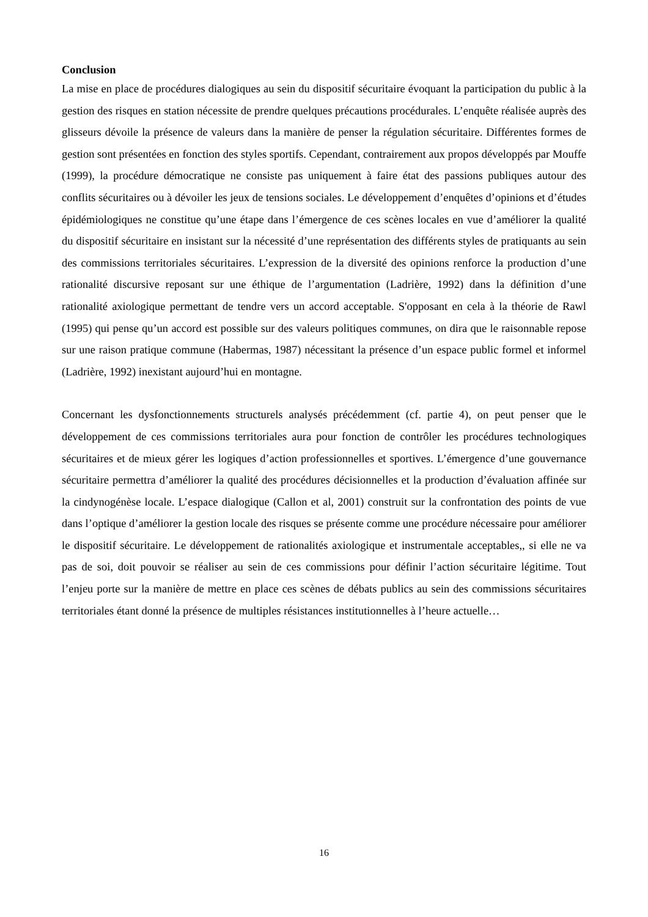Conclusion
La mise en place de procédures dialogiques au sein du dispositif sécuritaire évoquant la participation du public à la gestion des risques en station nécessite de prendre quelques précautions procédurales. L’enquête réalisée auprès des glisseurs dévoile la présence de valeurs dans la manière de penser la régulation sécuritaire. Différentes formes de gestion sont présentées en fonction des styles sportifs. Cependant, contrairement aux propos développés par Mouffe (1999), la procédure démocratique ne consiste pas uniquement à faire état des passions publiques autour des conflits sécuritaires ou à dévoiler les jeux de tensions sociales. Le développement d’enquêtes d’opinions et d’études épidémiologiques ne constitue qu’une étape dans l’émergence de ces scènes locales en vue d’améliorer la qualité du dispositif sécuritaire en insistant sur la nécessité d’une représentation des différents styles de pratiquants au sein des commissions territoriales sécuritaires. L’expression de la diversité des opinions renforce la production d’une rationalité discursive reposant sur une éthique de l’argumentation (Ladrière, 1992) dans la définition d’une rationalité axiologique permettant de tendre vers un accord acceptable. S'opposant en cela à la théorie de Rawl (1995) qui pense qu’un accord est possible sur des valeurs politiques communes, on dira que le raisonnable repose sur une raison pratique commune (Habermas, 1987) nécessitant la présence d’un espace public formel et informel (Ladrière, 1992) inexistant aujourd’hui en montagne.
Concernant les dysfonctionnements structurels analysés précédemment (cf. partie 4), on peut penser que le développement de ces commissions territoriales aura pour fonction de contrôler les procédures technologiques sécuritaires et de mieux gérer les logiques d’action professionnelles et sportives. L’émergence d’une gouvernance sécuritaire permettra d’améliorer la qualité des procédures décisionnelles et la production d’évaluation affinée sur la cindynogénèse locale. L’espace dialogique (Callon et al, 2001) construit sur la confrontation des points de vue dans l’optique d’améliorer la gestion locale des risques se présente comme une procédure nécessaire pour améliorer le dispositif sécuritaire. Le développement de rationalités axiologique et instrumentale acceptables,, si elle ne va pas de soi, doit pouvoir se réaliser au sein de ces commissions pour définir l’action sécuritaire légitime. Tout l’enjeu porte sur la manière de mettre en place ces scènes de débats publics au sein des commissions sécuritaires territoriales étant donné la présence de multiples résistances institutionnelles à l’heure actuelle…
16